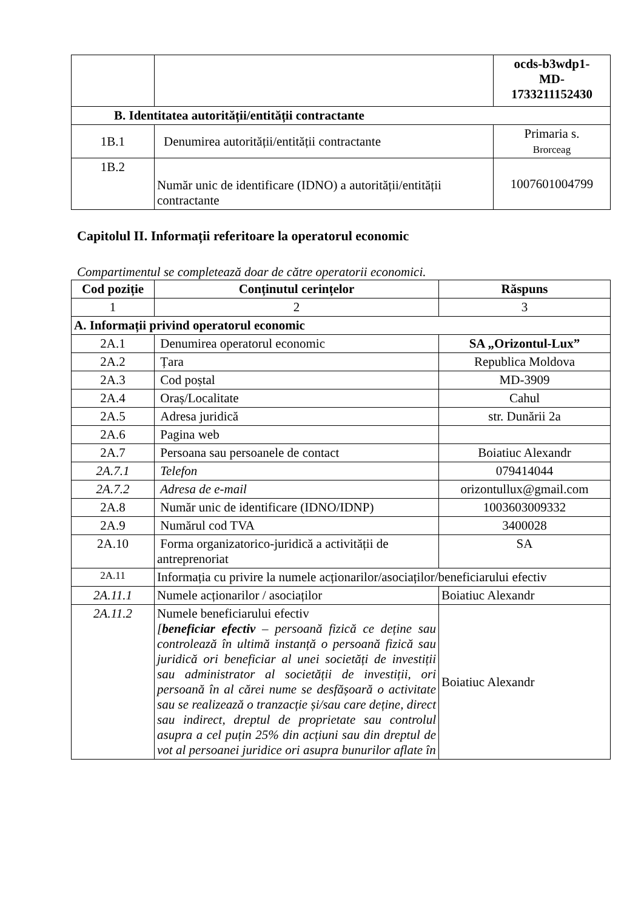| | | ocds-b3wdp1- MD- 1733211152430 |
| B. Identitatea autorității/entității contractante | | |
| 1B.1 | Denumirea autorității/entității contractante | Primaria s. Brorceag |
| 1B.2 | Număr unic de identificare (IDNO) a autorității/entității contractante | 1007601004799 |
Capitolul II. Informații referitoare la operatorul economic
Compartimentul se completează doar de către operatorii economici.
| Cod poziție | Conținutul cerințelor | Răspuns |
| --- | --- | --- |
| 1 | 2 | 3 |
| A. Informații privind operatorul economic | | |
| 2A.1 | Denumirea operatorul economic | SA „Orizontul-Lux” |
| 2A.2 | Țara | Republica Moldova |
| 2A.3 | Cod poștal | MD-3909 |
| 2A.4 | Oraș/Localitate | Cahul |
| 2A.5 | Adresa juridică | str. Dunării 2a |
| 2A.6 | Pagina web | |
| 2A.7 | Persoana sau persoanele de contact | Boiatiuc Alexandr |
| 2A.7.1 | Telefon | 079414044 |
| 2A.7.2 | Adresa de e-mail | orizontullux@gmail.com |
| 2A.8 | Număr unic de identificare (IDNO/IDNP) | 1003603009332 |
| 2A.9 | Numărul cod TVA | 3400028 |
| 2A.10 | Forma organizatorico-juridică a activității de antreprenoriat | SA |
| 2A.11 | Informația cu privire la numele acționarilor/asociaților/beneficiarului efectiv | |
| 2A.11.1 | Numele acționarilor / asociaților | Boiatiuc Alexandr |
| 2A.11.2 | Numele beneficiarului efectiv [ beneficiar efectiv – persoană fizică ce deține sau controlează în ultimă instanță o persoană fizică sau juridică ori beneficiar al unei societăți de investiții sau administrator al societății de investiții, ori persoană în al cărei nume se desfășoară o activitate sau se realizează o tranzacție și/sau care deține, direct sau indirect, dreptul de proprietate sau controlul asupra a cel puțin 25% din acțiuni sau din dreptul de vot al persoanei juridice ori asupra bunurilor aflate în | Boiatiuc Alexandr |